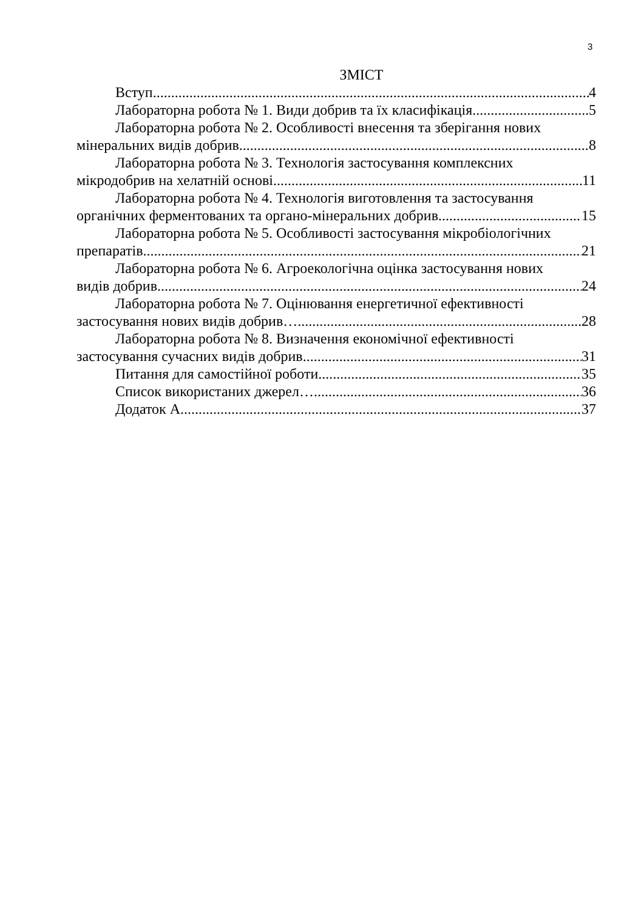3
ЗМІСТ
Вступ 4
Лабораторна робота № 1. Види добрив та їх класифікація 5
Лабораторна робота № 2. Особливості внесення та зберігання нових
мінеральних видів добрив 8
Лабораторна робота № 3. Технологія застосування комплексних
мікродобрив на хелатній основі 11
Лабораторна робота № 4. Технологія виготовлення та застосування
органічних ферментованих та органо-мінеральних добрив 15
Лабораторна робота № 5. Особливості застосування мікробіологічних
препаратів 21
Лабораторна робота № 6. Агроекологічна оцінка застосування нових
видів добрив 24
Лабораторна робота № 7. Оцінювання енергетичної ефективності
застосування нових видів добрив… 28
Лабораторна робота № 8. Визначення економічної ефективності
застосування сучасних видів добрив 31
Питання для самостійної роботи 35
Список використаних джерел… 36
Додаток А 37